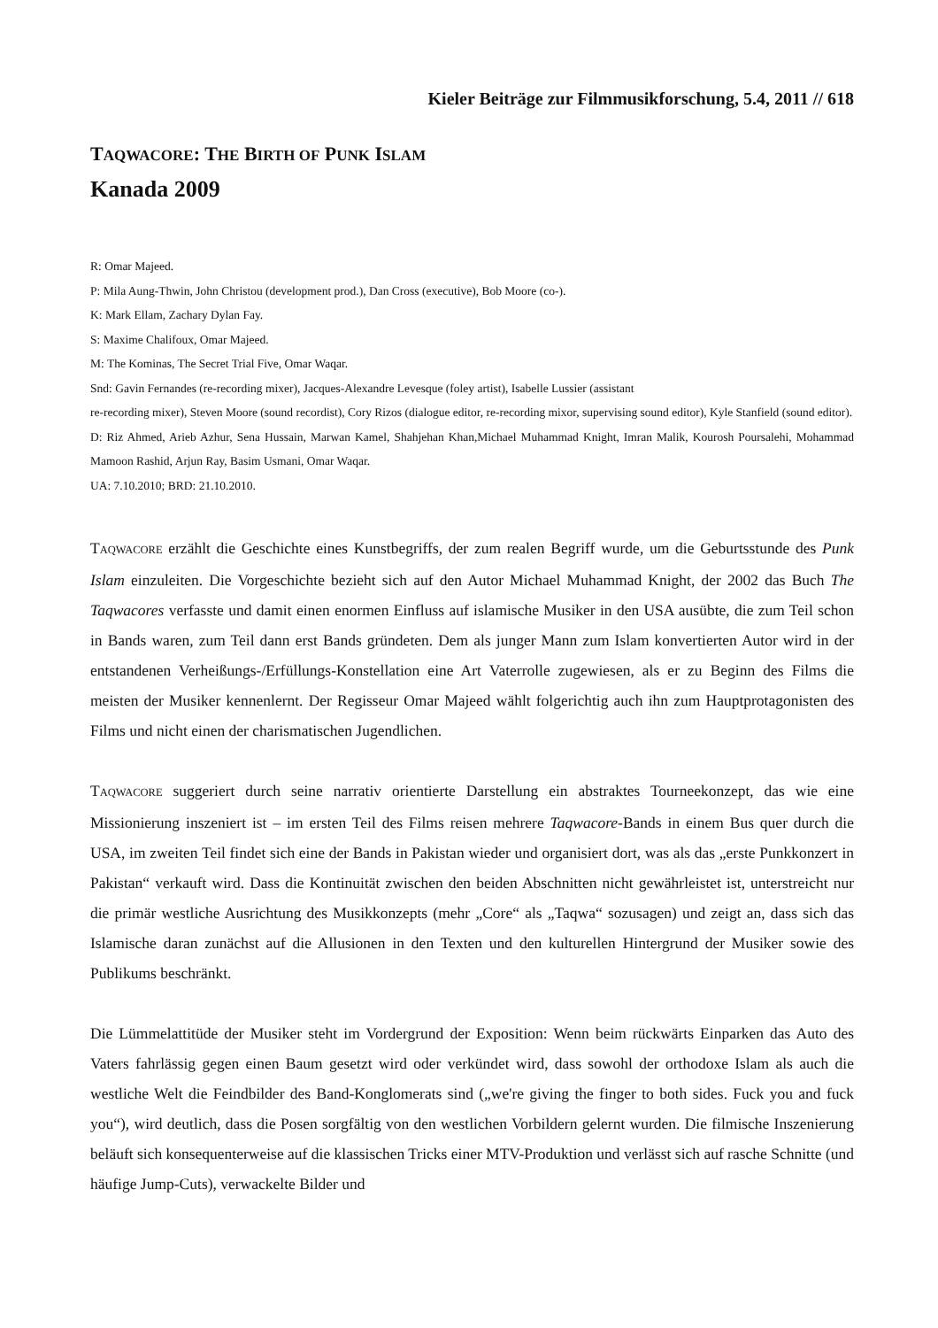Kieler Beiträge zur Filmmusikforschung, 5.4, 2011 // 618
TAQWACORE: THE BIRTH OF PUNK ISLAM
Kanada 2009
R: Omar Majeed.
P: Mila Aung-Thwin, John Christou (development prod.), Dan Cross (executive), Bob Moore (co-).
K: Mark Ellam, Zachary Dylan Fay.
S: Maxime Chalifoux, Omar Majeed.
M: The Kominas, The Secret Trial Five, Omar Waqar.
Snd: Gavin Fernandes (re-recording mixer), Jacques-Alexandre Levesque (foley artist), Isabelle Lussier (assistant
re-recording mixer), Steven Moore (sound recordist), Cory Rizos (dialogue editor, re-recording mixor, supervising sound editor), Kyle Stanfield (sound editor).
D: Riz Ahmed, Arieb Azhur, Sena Hussain, Marwan Kamel, Shahjehan Khan,Michael Muhammad Knight, Imran Malik, Kourosh Poursalehi, Mohammad Mamoon Rashid, Arjun Ray, Basim Usmani, Omar Waqar.
UA: 7.10.2010; BRD: 21.10.2010.
TAQWACORE erzählt die Geschichte eines Kunstbegriffs, der zum realen Begriff wurde, um die Geburtsstunde des Punk Islam einzuleiten. Die Vorgeschichte bezieht sich auf den Autor Michael Muhammad Knight, der 2002 das Buch The Taqwacores verfasste und damit einen enormen Einfluss auf islamische Musiker in den USA ausübte, die zum Teil schon in Bands waren, zum Teil dann erst Bands gründeten. Dem als junger Mann zum Islam konvertierten Autor wird in der entstandenen Verheißungs-/Erfüllungs-Konstellation eine Art Vaterrolle zugewiesen, als er zu Beginn des Films die meisten der Musiker kennenlernt. Der Regisseur Omar Majeed wählt folgerichtig auch ihn zum Hauptprotagonisten des Films und nicht einen der charismatischen Jugendlichen.
TAQWACORE suggeriert durch seine narrativ orientierte Darstellung ein abstraktes Tourneekonzept, das wie eine Missionierung inszeniert ist – im ersten Teil des Films reisen mehrere Taqwacore-Bands in einem Bus quer durch die USA, im zweiten Teil findet sich eine der Bands in Pakistan wieder und organisiert dort, was als das „erste Punkkonzert in Pakistan“ verkauft wird. Dass die Kontinuität zwischen den beiden Abschnitten nicht gewährleistet ist, unterstreicht nur die primär westliche Ausrichtung des Musikkonzepts (mehr „Core“ als „Taqwa“ sozusagen) und zeigt an, dass sich das Islamische daran zunächst auf die Allusionen in den Texten und den kulturellen Hintergrund der Musiker sowie des Publikums beschränkt.
Die Lümmelattitüde der Musiker steht im Vordergrund der Exposition: Wenn beim rückwärts Einparken das Auto des Vaters fahrlässig gegen einen Baum gesetzt wird oder verkündet wird, dass sowohl der orthodoxe Islam als auch die westliche Welt die Feindbilder des Band-Konglomerats sind („we're giving the finger to both sides. Fuck you and fuck you“), wird deutlich, dass die Posen sorgfältig von den westlichen Vorbildern gelernt wurden. Die filmische Inszenierung beläuft sich konsequenterweise auf die klassischen Tricks einer MTV-Produktion und verlässt sich auf rasche Schnitte (und häufige Jump-Cuts), verwackelte Bilder und